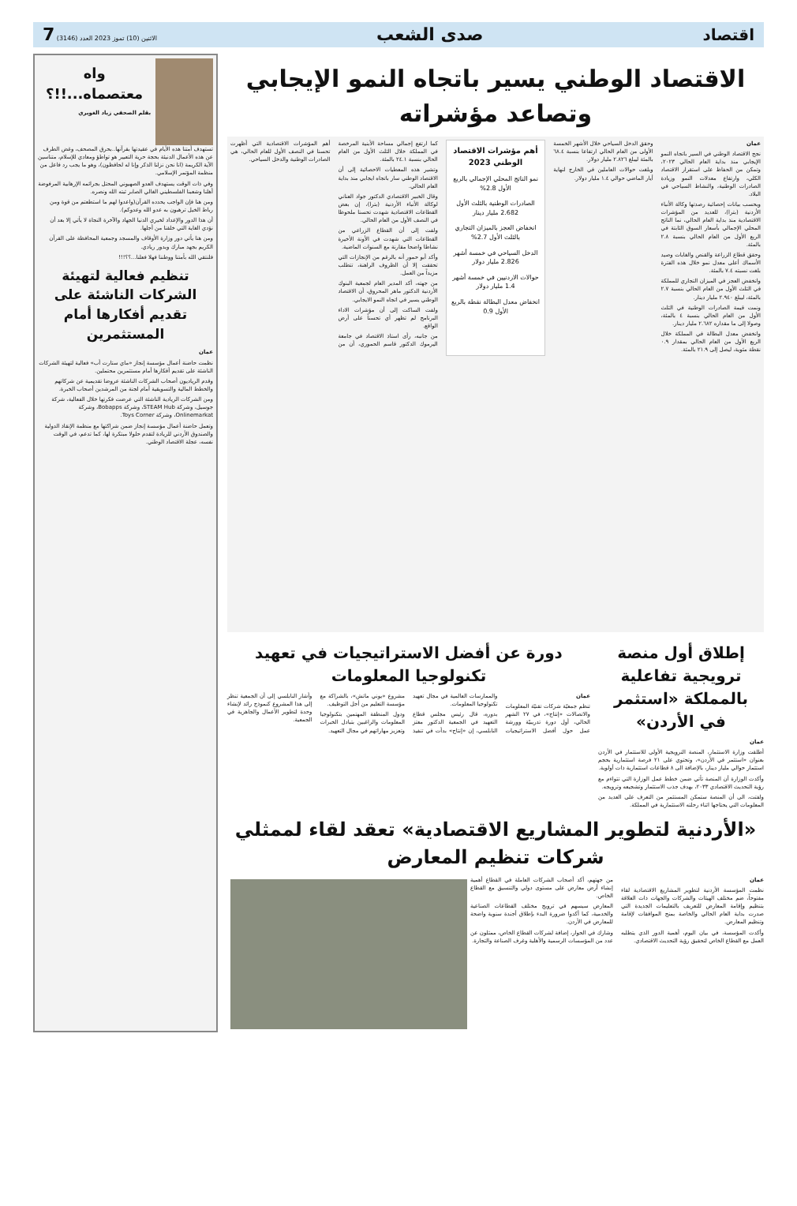اقتصاد صدى الشعب
الاثنين (10) تموز 2023 العدد (3146) 7
الاقتصاد الوطني يسير باتجاه النمو الإيجابي وتصاعد مؤشراته
عمان
نجح الاقتصاد الوطني في السير باتجاه النمو الإيجابي منذ بداية العام الحالي ٢٠٢٣، وتمكن من الحفاظ على استقرار الاقتصاد الكلي، وارتفاع معدلات النمو وزيادة الصادرات الوطنية، والنشاط السياحي في البلاد.
وبحسب بيانات إحصائية رصدتها وكالة الأنباء الأردنية (بترا)، للعديد من المؤشرات الاقتصادية منذ بداية العام الحالي، نما الناتج المحلي الإجمالي بأسعار السوق الثابتة في الربع الأول من العام الحالي بنسبة ٢.٨ بالمئة.
وحقق قطاع الزراعة والقنص والغابات وصيد الأسماك أعلى معدل نمو خلال هذه الفترة بلغت نسبته ٧.٤ بالمئة.
وانخفض العجز في الميزان التجاري للمملكة في الثلث الأول من العام الحالي بنسبة ٢.٧ بالمئة، ليبلغ ٢.٩٤٠ مليار دينار.
ونمت قيمة الصادرات الوطنية في الثلث الأول من العام الحالي بنسبة ٤ بالمئة، وصولا إلى ما مقداره ٢.٦٨٢ مليار دينار.
وانخفض معدل البطالة في المملكة خلال الربع الأول من العام الحالي بمقدار ٠.٩ نقطة مئوية، ليصل إلى ٢١.٩ بالمئة.
وحقق الدخل السياحي خلال الأشهر الخمسة الأولى من العام الحالي ارتفاعا بنسبة ٦٨.٤ بالمئة ليبلغ ٢.٨٢٦ مليار دولار.
وبلغت حوالات العاملين في الخارج لنهاية أيار الماضي حوالي ١.٤ مليار دولار.
أهم مؤشرات الاقتصاد الوطني 2023
نمو الناتج المحلي الإجمالي بالربع الأول 2.8%
الصادرات الوطنية بالثلث الأول 2.682 مليار دينار
انخفاض العجز بالميزان التجاري بالثلث الأول 2.7%
الدخل السياحي في خمسة أشهر 2.826 مليار دولار
حوالات الاردنيين في خمسة أشهر 1.4 مليار دولار
انخفاض معدل البطالة نقطة بالربع الأول 0.9
كما ارتفع إجمالي مساحة الأبنية المرخصة في المملكة خلال الثلث الأول من العام الحالي بنسبة ٢٤.١ بالمئة.
وتشير هذه المعطيات الاحصائية إلى أن الاقتصاد الوطني سار باتجاه ايجابي منذ بداية العام الحالي.
وقال الخبير الاقتصادي الدكتور جواد العناني لوكالة الأنباء الأردنية (بترا)، إن بعض القطاعات الاقتصادية شهدت تحسنا ملحوظا في النصف الأول من العام الحالي.
ولفت إلى أن القطاع الزراعي من القطاعات التي شهدت في الأونة الأخيرة نشاطا واضحا مقارنة مع السنوات الماضية.
وأكد أبو حمور أنه بالرغم من الإنجازات التي تحققت إلا أن الظروف الراهنة، تتطلب مزيداً من العمل.
من جهته، أكد المدير العام لجمعية البنوك الأردنية الدكتور ماهر المحروق، أن الاقتصاد الوطني يسير في اتجاه النمو الايجابي.
ولفت الساكت إلى أن مؤشرات الاداء البرنامج لم تظهر أي تحسناً على أرض الواقع.
من جانبه، رأى استاذ الاقتصاد في جامعة اليرموك الدكتور قاسم الحموري، أن من أهم المؤشرات الاقتصادية التي أظهرت تحسنا في النصف الأول للعام الحالي، هي الصادرات الوطنية والدخل السياحي.
إطلاق أول منصة ترويجية تفاعلية بالمملكة «استثمر في الأردن»
عمان
أطلقت وزارة الاستثمار، المنصة الترويجية الأولى للاستثمار في الأردن بعنوان «استثمر في الأردن»، وتحتوي على ٢١ فرصة استثمارية بحجم استثمار حوالي مليار دينار، بالإضافة الى ٨ قطاعات استثمارية ذات أولوية.
وأكدت الوزارة أن المنصة تأتي ضمن خطط عمل الوزارة التي تتواءم مع رؤية التحديث الاقتصادي ٢٠٣٣، بهدف جذب الاستثمار وتشجيعه وترويجه.
ولفتت، الى أن المنصة ستمكن المستثمر من التعرف على العديد من المعلومات التي يحتاجها اثناء رحلته الاستثمارية في المملكة.
دورة عن أفضل الاستراتيجيات في تعهيد تكنولوجيا المعلومات
عمان
تنظم جمعيّة شركات تقنيّة المعلومات والاتصالات «إنتاج»، في ٢٧ الشهر الحالي، أول دورة تدريبيّة وورشة عمل حول أفضل الاستراتيجيات والممارسات العالمية في مجال تعهيد تكنولوجيا المعلومات.
بدوره، قال رئيس مجلس قطاع التعهيد في الجمعية الدكتور معتز النابلسي، إن «إنتاج» بدأت في تنفيذ مشروع «يوني ماتش»، بالشراكة مع مؤسسة التعليم من أجل التوظيف.
ودول المنطقة المهتمين بتكنولوجيا المعلومات والراغبين بتبادل الخبرات وتعزيز مهاراتهم في مجال التعهيد.
وأشار النابلسي إلى أن الجمعية تنظر إلى هذا المشروع كنموذج رائد لإنشاء وحدة لتطوير الأعمال والجاهزية في الجمعية.
«الأردنية لتطوير المشاريع الاقتصادية» تعقد لقاء لممثلي شركات تنظيم المعارض
عمان
نظمت المؤسسة الأردنية لتطوير المشاريع الاقتصادية لقاء مفتوحاً، ضم مختلف الهيئات والشركات والجهات ذات العلاقة بتنظيم وإقامة المعارض للتعريف بالتعليمات الجديدة التي صدرت بداية العام الحالي والخاصة بمنح الموافقات لإقامة وتنظيم المعارض.
وأكدت المؤسسة، في بيان اليوم، أهمية الدور الذي يتطلبه العمل مع القطاع الخاص لتحقيق رؤية التحديث الاقتصادي.
من جهتهم، أكد أصحاب الشركات العاملة في القطاع أهمية إنشاء أرض معارض على مستوى دولي والتنسيق مع القطاع الخاص.
المعارض سيسهم في ترويج مختلف القطاعات الصناعية والخدمية، كما أكدوا ضرورة البدء بإطلاق أجندة سنوية واضحة للمعارض في الأردن.
وشارك في الحوار، إضافة لشركات القطاع الخاص، ممثلون عن عدد من المؤسسات الرسمية والأهلية وغرف الصناعة والتجارة.
واه معتصماه...!!؟
بقلم الصحفي زياد الغويري
تستهدف أمتنا هذه الأيام في عقيدتها بقرآنها..بحرق المصحف، وغض الطرف عن هذه الأعمال الدنيئة بحجة حرية التعبير هو تواطؤ ومعادي للإسلام، متناسين الآية الكريمة (انا نحن نزلنا الذكر وإنا له لحافظون)، وهو ما يجب رد فاعل من منظمة المؤتمر الإسلامي.
وفي ذات الوقت يستهدف العدو الصهيوني المحتل بجرائمه الإرهابية المرفوضة أهلنا وشعبنا الفلسطيني الغالي الصابر ثبته الله ونصره.
ومن هنا فإن الواجب يحدده القرآن(واعدوا لهم ما استطعتم من قوة ومن رباط الخيل ترهبون به عدو الله وعدوكم).
أن هذا الدور والإعداد لخيري الدنيا الجهاد والآخرة النجاة لا يأتي إلا بعد أن نؤدي الغاية التي خلقنا من أجلها.
ومن هنا يأتي دور وزارة الأوقاف والمسجد وجمعية المحافظة على القرآن الكريم بجهد مبارك وبدور ريادي.
فلنتقي الله بأمتنا ووطننا فهلا فعلنا...؟؟!!!
تنظيم فعالية لتهيئة الشركات الناشئة على تقديم أفكارها أمام المستثمرين
عمان
نظمت حاضنة أعمال مؤسسة إنجاز «ماي ستارت أب» فعالية لتهيئة الشركات الناشئة على تقديم أفكارها أمام مستثمرين محتملين.
وقدم الرياديون أصحاب الشركات الناشئة عروضا تقديمية عن شركاتهم والخطط المالية والتسويقية أمام لجنة من المرشدين أصحاب الخبرة.
ومن الشركات الريادية الناشئة التي عرضت فكرتها خلال الفعالية، شركة جوسيل، وشركة STEAM Hub، وشركة Bobapps، وشركة Onlinemarkat، وشركة Toys Corner.
وتعمل حاضنة أعمال مؤسسة إنجاز ضمن شراكتها مع منظمة الإنقاذ الدولية والصندوق الأردني للريادة لتقدم حلولا مبتكرة لها، كما تدعم، في الوقت نفسه، عجلة الاقتصاد الوطني.